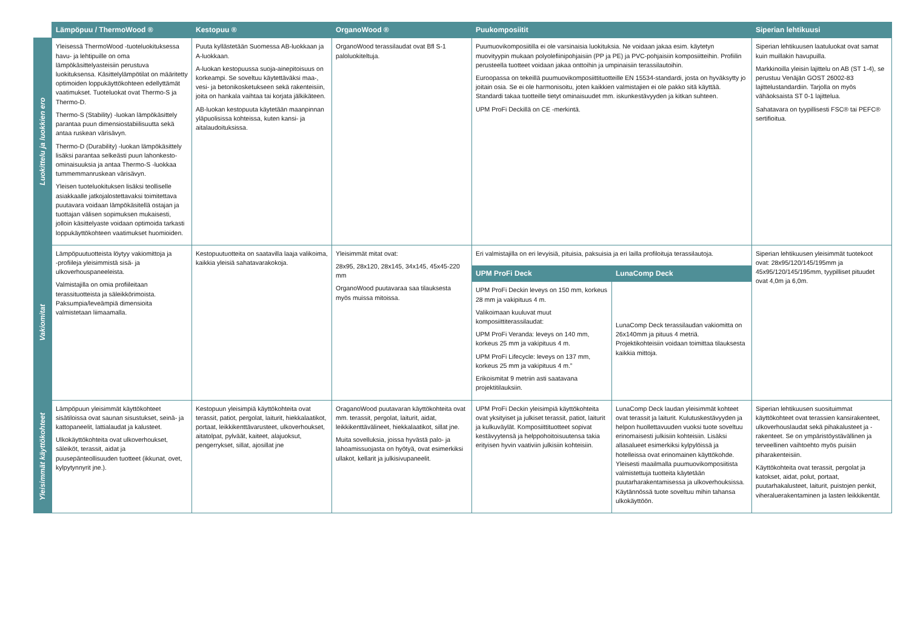| | Lämpöpuu / ThermoWood ® | Kestopuu ® | OrganoWood ® | Puukomposiitit | | Siperian lehtikuusi |
| --- | --- | --- | --- | --- | --- | --- |
| Luokittelu ja luokkien ero | Yleisessä ThermoWood -tuoteluokituksessa havu- ja lehtipuille on oma lämpökäsittelyasteisiin perustuva luokituksensa. Käsittelylämpötilat on määritetty optimoiden loppukäyttökohteen edellyttämät vaatimukset. Tuoteluokat ovat Thermo-S ja Thermo-D. Thermo-S (Stability) -luokan lämpökäsittely parantaa puun dimensiostabiilisuutta sekä antaa ruskean värisävyn. Thermo-D (Durability) -luokan lämpökäsittely lisäksi parantaa selkeästi puun lahonkesto-ominaisuuksia ja antaa Thermo-S -luokkaa tummemmanruskean värisävyn. Yleisen tuoteluokituksen lisäksi teolliselle asiakkaalle jatkojalostettavaksi toimitettava puutavara voidaan lämpökäsitellä ostajan ja tuottajan välisen sopimuksen mukaisesti, jolloin käsittelyaste voidaan optimoida tarkasti loppukäyttökohteen vaatimukset huomioiden. | Puuta kyllästetään Suomessa AB-luokkaan ja A-luokkaan. A-luokan kestopuussa suoja-ainepitoisuus on korkeampi. Se soveltuu käytettäväksi maa-, vesi- ja betonikosketukseen sekä rakenteisiin, joita on hankala vaihtaa tai korjata jälkikäteen. AB-luokan kestopuuta käytetään maanpinnan yläpuolisissa kohteissa, kuten kansi- ja aitalaudoituksissa. | OrganoWood terassilaudat ovat Bfl S-1 paloluokiteltuja. | Puumuovikomposiitilla ei ole varsinaisia luokituksia. Ne voidaan jakaa esim. käytetyn muovityypin mukaan polyolefiinipohjaisiin (PP ja PE) ja PVC-pohjaisiin komposiitteihin. Profiilin perusteella tuotteet voidaan jakaa onttoihin ja umpinaisiin terassilautoihin. Euroopassa on tekeillä puumuovikomposiittituotteille EN 15534-standardi, josta on hyväksytty jo joitain osia. Se ei ole harmonisoitu, joten kaikkien valmistajien ei ole pakko sitä käyttää. Standardi takaa tuotteille tietyt ominaisuudet mm. iskunkestävyyden ja kitkan suhteen. UPM ProFi Deckillä on CE -merkintä. | | Siperian lehtikuusen laatuluokat ovat samat kuin muillakin havupuilla. Markkinoilla yleisin lajittelu on AB (ST 1-4), se perustuu Venäjän GOST 26002-83 lajittelustandardiin. Tarjolla on myös vähäoksaista ST 0-1 lajittelua. Sahatavara on tyypillisesti FSC® tai PEFC® sertifioitua. |
| Vakiomitat | Lämpöpuutuotteista löytyy vakiomittoja ja -profiileja yleisimmistä sisä- ja ulkoverhouspaneeleista. Valmistajilla on omia profiileitaan terassituotteista ja säleikkörimoista. Paksumpia/leveämpiä dimensioita valmistetaan liimaamalla. | Kestopuutuotteita on saatavilla laaja valikoima, kaikkia yleisiä sahatavarakokoja. | Yleisimmät mitat ovat: 28x95, 28x120, 28x145, 34x145, 45x45-220 mm OrganoWood puutavaraa saa tilauksesta myös muissa mitoissa. | Eri valmistajilla on eri levyisiä, pituisia, paksuisia ja eri lailla profiloituja terassilautoja. | | Siperian lehtikuusen yleisimmät tuotekoot ovat: 28x95/120/145/195mm ja 45x95/120/145/195mm, tyypilliset pituudet ovat 4,0m ja 6,0m. |
| | | | | UPM ProFi Deck | LunaComp Deck | |
| | | | | UPM ProFi Deckin leveys on 150 mm, korkeus 28 mm ja vakipituus 4 m. Valikoimaan kuuluvat muut komposiittiterassilaudat: UPM ProFi Veranda: leveys on 140 mm, korkeus 25 mm ja vakipituus 4 m. UPM ProFi Lifecycle: leveys on 137 mm, korkeus 25 mm ja vakipituus 4 m.” Erikoismitat 9 metriin asti saatavana projektitilauksiin. | LunaComp Deck terassilaudan vakiomitta on 26x140mm ja pituus 4 metriä. Projektikohteisiin voidaan toimittaa tilauksesta kaikkia mittoja. | |
| Yleisimmät käyttökohteet | Lämpöpuun yleisimmät käyttökohteet sisätiloissa ovat saunan sisustukset, seinä- ja kattopaneelit, lattialaudat ja kalusteet. Ulkokäyttökohteita ovat ulkoverhoukset, säleiköt, terassit, aidat ja puusepänteollisuuden tuotteet (ikkunat, ovet, kylpytynnyrit jne.). | Kestopuun yleisimpiä käyttökohteita ovat terassit, patiot, pergolat, laiturit, hiekkalaatikot, portaat, leikkikenttävarusteet, ulkoverhoukset, aitatolpat, pylväät, kaiteet, alajuoksut, pengerrykset, sillat, ajosillat jne | OraganoWood puutavaran käyttökohteita ovat mm. terassit, pergolat, laiturit, aidat, leikkikenttävälineet, hiekkalaatikot, sillat jne. Muita sovelluksia, joissa hyvästä palo- ja lahoamissuojasta on hyötyä, ovat esimerkiksi ullakot, kellarit ja julkisivupaneelit. | UPM ProFi Deckin yleisimpiä käyttökohteita ovat yksityiset ja julkiset terassit, patiot, laiturit ja kulkuväylät. Komposiittituotteet sopivat kestävyytensä ja helppohoitoisuutensa takia erityisen hyvin vaativiin julkisiin kohteisiin. | LunaComp Deck laudan yleisimmät kohteet ovat terassit ja laiturit. Kulutuskestävyyden ja helpon huollettavuuden vuoksi tuote soveltuu erinomaisesti julkisiin kohteisiin. Lisäksi allasalueet esimerkiksi kylpylöissä ja hotelleissa ovat erinomainen käyttökohde. Yleisesti maailmalla puumuovikomposiitista valmistettuja tuotteita käytetään puutarharakentamisessa ja ulkoverhouksissa. Käytännössä tuote soveltuu mihin tahansa ulkokäyttöön. | Siperian lehtikuusen suosituimmat käyttökohteet ovat terassien kansirakenteet, ulkoverhouslaudat sekä pihakalusteet ja -rakenteet. Se on ympäristöystävällinen ja terveellinen vaihtoehto myös puisiin piharakenteisiin. Käyttökohteita ovat terassit, pergolat ja katokset, aidat, polut, portaat, puutarhakalusteet, laiturit, puistojen penkit, viheraluerakentaminen ja lasten leikkikentät. |